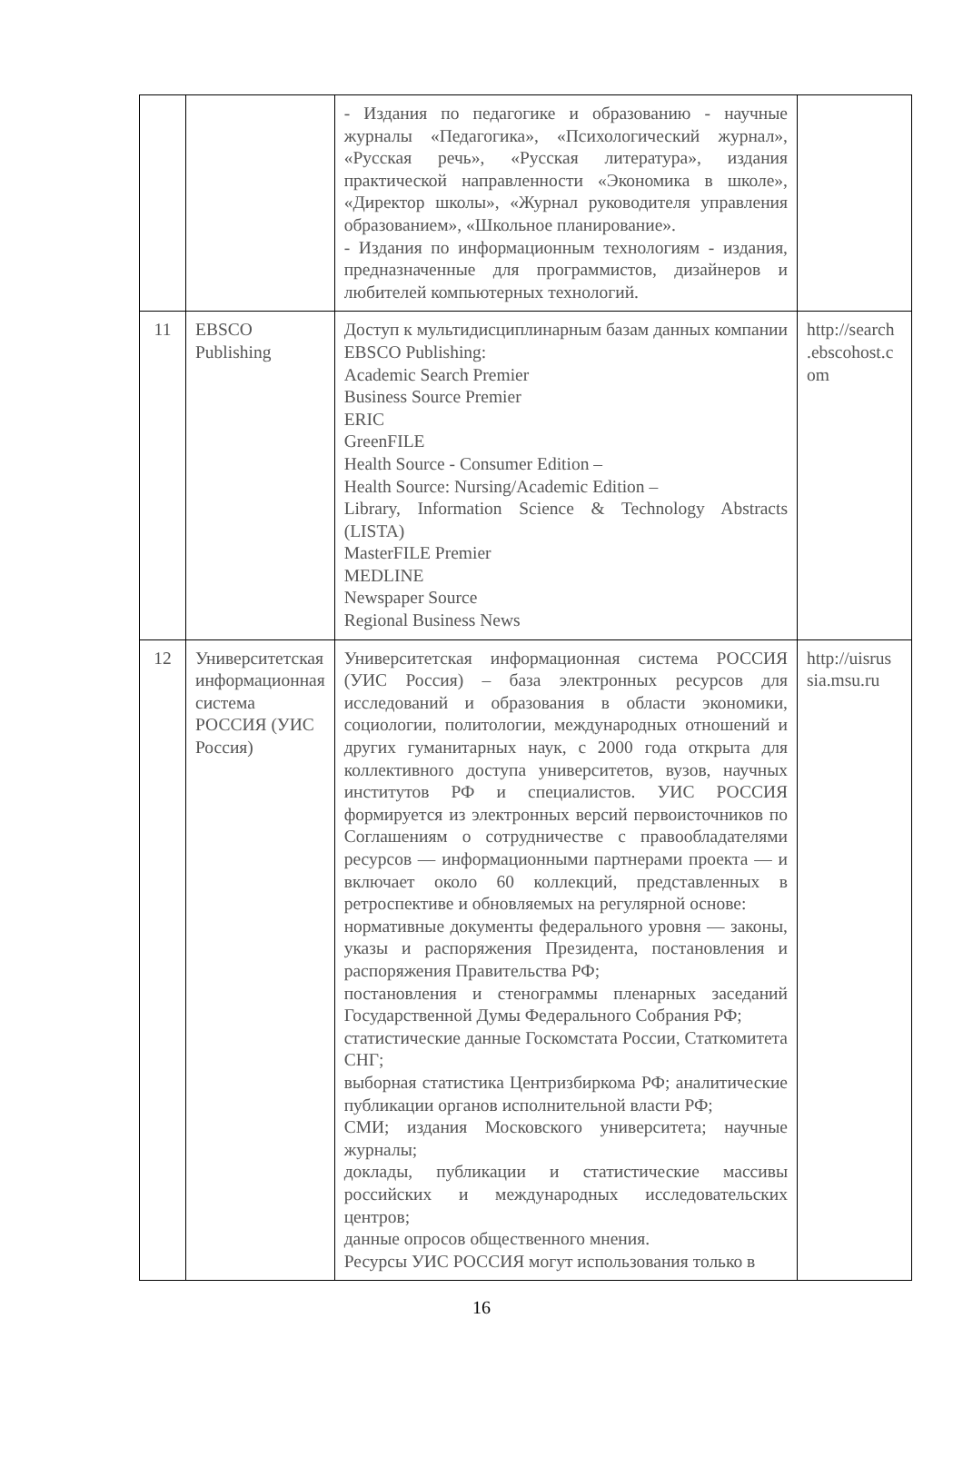| | | - Издания по педагогике и образованию - научные журналы «Педагогика», «Психологический журнал», «Русская речь», «Русская литература», издания практической направленности «Экономика в школе», «Директор школы», «Журнал руководителя управления образованием», «Школьное планирование». - Издания по информационным технологиям - издания, предназначенные для программистов, дизайнеров и любителей компьютерных технологий. | |
| 11 | EBSCO Publishing | Доступ к мультидисциплинарным базам данных компании EBSCO Publishing: Academic Search Premier Business Source Premier ERIC GreenFILE Health Source - Consumer Edition – Health Source: Nursing/Academic Edition – Library, Information Science & Technology Abstracts (LISTA) MasterFILE Premier MEDLINE Newspaper Source Regional Business News | http://search .ebscohost.c om |
| 12 | Университетская информационная система РОССИЯ (УИС Россия) | Университетская информационная система РОССИЯ (УИС Россия) – база электронных ресурсов для исследований и образования в области экономики, социологии, политологии, международных отношений и других гуманитарных наук, с 2000 года открыта для коллективного доступа университетов, вузов, научных институтов РФ и специалистов. УИС РОССИЯ формируется из электронных версий первоисточников по Соглашениям о сотрудничестве с правообладателями ресурсов — информационными партнерами проекта — и включает около 60 коллекций, представленных в ретроспективе и обновляемых на регулярной основе: нормативные документы федерального уровня — законы, указы и распоряжения Президента, постановления и распоряжения Правительства РФ; постановления и стенограммы пленарных заседаний Государственной Думы Федерального Собрания РФ; статистические данные Госкомстата России, Статкомитета СНГ; выборная статистика Центризбиркома РФ; аналитические публикации органов исполнительной власти РФ; СМИ; издания Московского университета; научные журналы; доклады, публикации и статистические массивы российских и международных исследовательских центров; данные опросов общественного мнения. Ресурсы УИС РОССИЯ могут использования только в | http://uisrus sia.msu.ru |
16